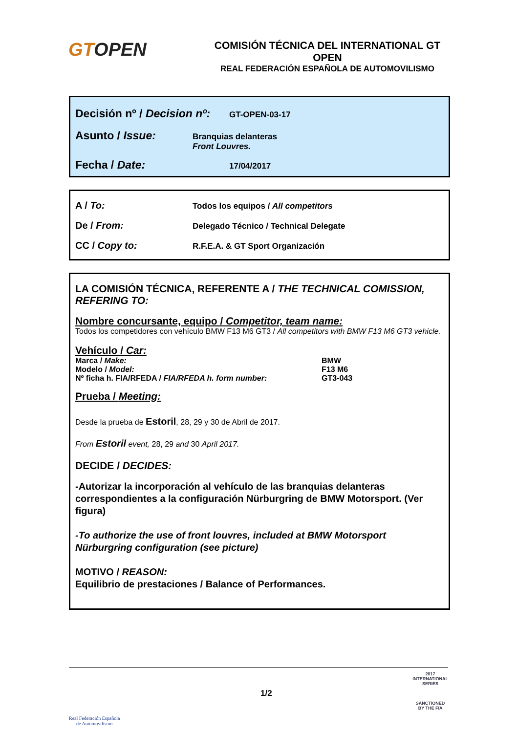GTOPEN
COMISIÓN TÉCNICA DEL INTERNATIONAL GT OPEN
REAL FEDERACIÓN ESPAÑOLA DE AUTOMOVILISMO
Decisión nº / Decision nº:
GT-OPEN-03-17
Asunto / Issue:
Branquias delanteras
Front Louvres.
Fecha / Date:
17/04/2017
A / To:
Todos los equipos / All competitors
De / From:
Delegado Técnico / Technical Delegate
CC / Copy to:
R.F.E.A. & GT Sport Organización
LA COMISIÓN TÉCNICA, REFERENTE A / THE TECHNICAL COMISSION, REFERING TO:
Nombre concursante, equipo / Competitor, team name:
Todos los competidores con vehículo BMW F13 M6 GT3 / All competitors with BMW F13 M6 GT3 vehicle.
Vehículo / Car:
Marca / Make: BMW
Modelo / Model: F13 M6
Nº ficha h. FIA/RFEDA / FIA/RFEDA h. form number: GT3-043
Prueba / Meeting:
Desde la prueba de Estoril, 28, 29 y 30 de Abril de 2017.
From Estoril event, 28, 29 and 30 April 2017.
DECIDE / DECIDES:
-Autorizar la incorporación al vehículo de las branquias delanteras correspondientes a la configuración Nürburgring de BMW Motorsport. (Ver figura)
-To authorize the use of front louvres, included at BMW Motorsport Nürburgring configuration (see picture)
MOTIVO / REASON:
Equilibrio de prestaciones / Balance of Performances.
Real Federación Española
de Automovilismo
1/2
2017
INTERNATIONAL
SERIES
SANCTIONED
BY THE FIA